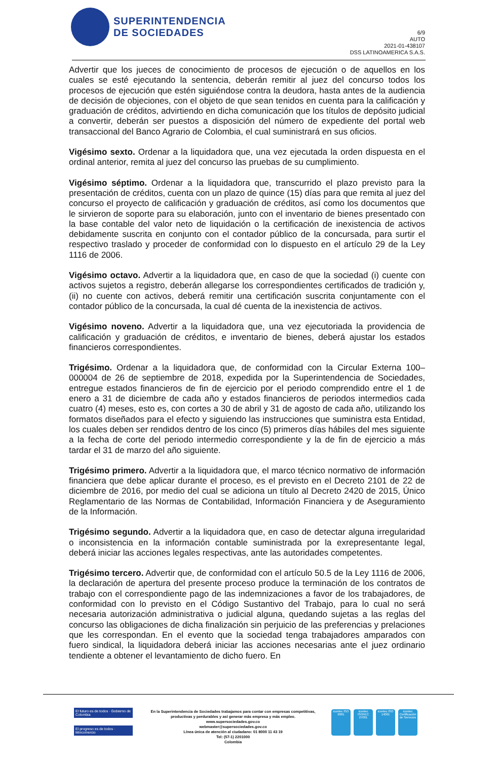SUPERINTENDENCIA
DE SOCIEDADES
6/9
AUTO
2021-01-438107
DSS LATINOAMERICA S.A.S.
Advertir que los jueces de conocimiento de procesos de ejecución o de aquellos en los cuales se esté ejecutando la sentencia, deberán remitir al juez del concurso todos los procesos de ejecución que estén siguiéndose contra la deudora, hasta antes de la audiencia de decisión de objeciones, con el objeto de que sean tenidos en cuenta para la calificación y graduación de créditos, advirtiendo en dicha comunicación que los títulos de depósito judicial a convertir, deberán ser puestos a disposición del número de expediente del portal web transaccional del Banco Agrario de Colombia, el cual suministrará en sus oficios.
Vigésimo sexto. Ordenar a la liquidadora que, una vez ejecutada la orden dispuesta en el ordinal anterior, remita al juez del concurso las pruebas de su cumplimiento.
Vigésimo séptimo. Ordenar a la liquidadora que, transcurrido el plazo previsto para la presentación de créditos, cuenta con un plazo de quince (15) días para que remita al juez del concurso el proyecto de calificación y graduación de créditos, así como los documentos que le sirvieron de soporte para su elaboración, junto con el inventario de bienes presentado con la base contable del valor neto de liquidación o la certificación de inexistencia de activos debidamente suscrita en conjunto con el contador público de la concursada, para surtir el respectivo traslado y proceder de conformidad con lo dispuesto en el artículo 29 de la Ley 1116 de 2006.
Vigésimo octavo. Advertir a la liquidadora que, en caso de que la sociedad (i) cuente con activos sujetos a registro, deberán allegarse los correspondientes certificados de tradición y, (ii) no cuente con activos, deberá remitir una certificación suscrita conjuntamente con el contador público de la concursada, la cual dé cuenta de la inexistencia de activos.
Vigésimo noveno. Advertir a la liquidadora que, una vez ejecutoriada la providencia de calificación y graduación de créditos, e inventario de bienes, deberá ajustar los estados financieros correspondientes.
Trigésimo. Ordenar a la liquidadora que, de conformidad con la Circular Externa 100–000004 de 26 de septiembre de 2018, expedida por la Superintendencia de Sociedades, entregue estados financieros de fin de ejercicio por el periodo comprendido entre el 1 de enero a 31 de diciembre de cada año y estados financieros de periodos intermedios cada cuatro (4) meses, esto es, con cortes a 30 de abril y 31 de agosto de cada año, utilizando los formatos diseñados para el efecto y siguiendo las instrucciones que suministra esta Entidad, los cuales deben ser rendidos dentro de los cinco (5) primeros días hábiles del mes siguiente a la fecha de corte del periodo intermedio correspondiente y la de fin de ejercicio a más tardar el 31 de marzo del año siguiente.
Trigésimo primero. Advertir a la liquidadora que, el marco técnico normativo de información financiera que debe aplicar durante el proceso, es el previsto en el Decreto 2101 de 22 de diciembre de 2016, por medio del cual se adiciona un título al Decreto 2420 de 2015, Único Reglamentario de las Normas de Contabilidad, Información Financiera y de Aseguramiento de la Información.
Trigésimo segundo. Advertir a la liquidadora que, en caso de detectar alguna irregularidad o inconsistencia en la información contable suministrada por la exrepresentante legal, deberá iniciar las acciones legales respectivas, ante las autoridades competentes.
Trigésimo tercero. Advertir que, de conformidad con el artículo 50.5 de la Ley 1116 de 2006, la declaración de apertura del presente proceso produce la terminación de los contratos de trabajo con el correspondiente pago de las indemnizaciones a favor de los trabajadores, de conformidad con lo previsto en el Código Sustantivo del Trabajo, para lo cual no será necesaria autorización administrativa o judicial alguna, quedando sujetas a las reglas del concurso las obligaciones de dicha finalización sin perjuicio de las preferencias y prelaciones que les correspondan. En el evento que la sociedad tenga trabajadores amparados con fuero sindical, la liquidadora deberá iniciar las acciones necesarias ante el juez ordinario tendiente a obtener el levantamiento de dicho fuero. En
El futuro es de todos · Gobierno de Colombia
El progreso es de todos · Mincomercio
En la Superintendencia de Sociedades trabajamos para contar con empresas competitivas, productivas y perdurables y así generar más empresa y más empleo.
www.supersociedades.gov.co
webmaster@supersociedades.gov.co
Línea única de atención al ciudadano: 01 8000 11 43 19
Tel: (57-1) 2201000
Colombia
icontec ISO 9001
icontec ISO/IEC 27001
icontec ISO 14001
icontec Certificación de Servicios